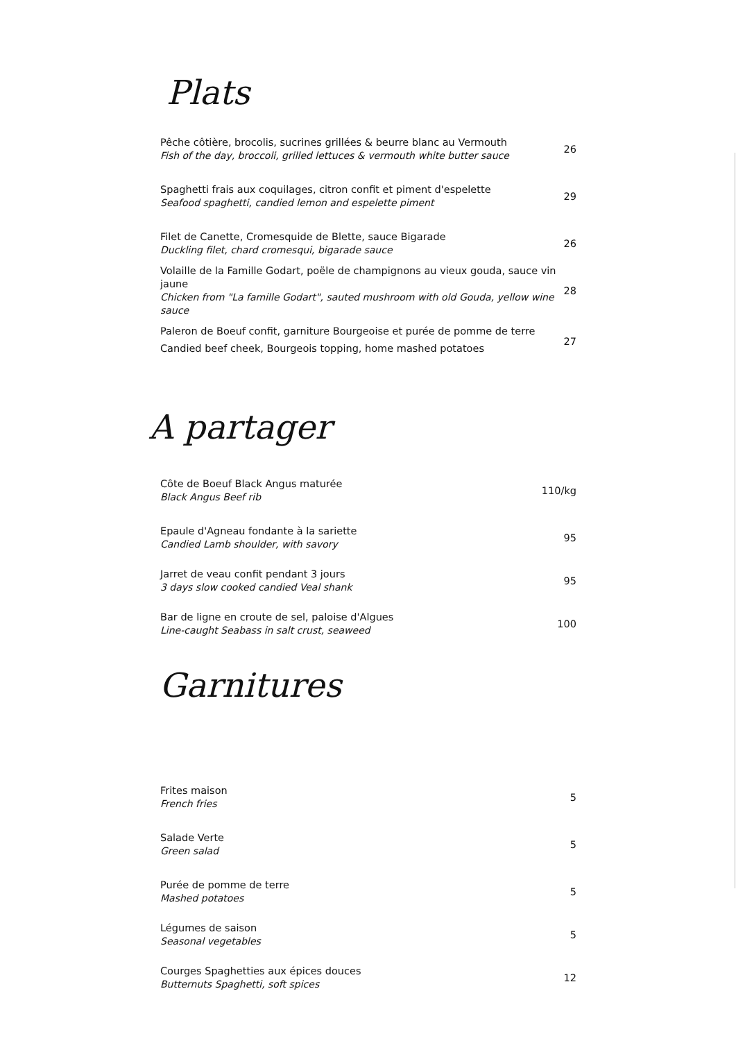Plats
Pêche côtière, brocolis, sucrines grillées & beurre blanc au Vermouth
Fish of the day, broccoli, grilled lettuces & vermouth white butter sauce
26
Spaghetti frais aux coquilages, citron confit et piment d'espelette
Seafood spaghetti, candied lemon and espelette piment
29
Filet de Canette, Cromesquide de Blette, sauce Bigarade
Duckling filet, chard cromesqui, bigarade sauce
26
Volaille de la Famille Godart, poële de champignons au vieux gouda, sauce vin jaune
Chicken from "La famille Godart", sauted mushroom with old Gouda, yellow wine sauce
28
Paleron de Boeuf confit, garniture Bourgeoise et purée de pomme de terre
Candied beef cheek, Bourgeois topping, home mashed potatoes
27
A partager
Côte de Boeuf Black Angus maturée
Black Angus Beef rib
110/kg
Epaule d'Agneau fondante à la sariette
Candied Lamb shoulder, with savory
95
Jarret de veau confit pendant 3 jours
3 days slow cooked candied Veal shank
95
Bar de ligne en croute de sel, paloise d'Algues
Line-caught Seabass in salt crust, seaweed
100
Garnitures
Frites maison
French fries
5
Salade Verte
Green salad
5
Purée de pomme de terre
Mashed potatoes
5
Légumes de saison
Seasonal vegetables
5
Courges Spaghetties aux épices douces
Butternuts Spaghetti, soft spices
12